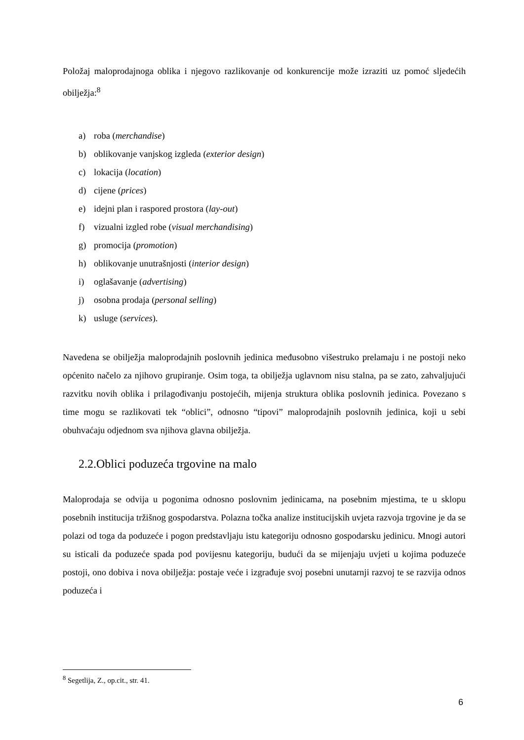Položaj maloprodajnoga oblika i njegovo razlikovanje od konkurencije može izraziti uz pomoć sljedećih obilježja:<sup>8</sup>
a) roba (merchandise)
b) oblikovanje vanjskog izgleda (exterior design)
c) lokacija (location)
d) cijene (prices)
e) idejni plan i raspored prostora (lay-out)
f) vizualni izgled robe (visual merchandising)
g) promocija (promotion)
h) oblikovanje unutrašnjosti (interior design)
i) oglašavanje (advertising)
j) osobna prodaja (personal selling)
k) usluge (services).
Navedena se obilježja maloprodajnih poslovnih jedinica međusobno višestruko prelamaju i ne postoji neko općenito načelo za njihovo grupiranje. Osim toga, ta obilježja uglavnom nisu stalna, pa se zato, zahvaljujući razvitku novih oblika i prilagođivanju postojećih, mijenja struktura oblika poslovnih jedinica. Povezano s time mogu se razlikovati tek “oblici”, odnosno “tipovi” maloprodajnih poslovnih jedinica, koji u sebi obuhvaćaju odjednom sva njihova glavna obilježja.
2.2.Oblici poduzeća trgovine na malo
Maloprodaja se odvija u pogonima odnosno poslovnim jedinicama, na posebnim mjestima, te u sklopu posebnih institucija tržišnog gospodarstva. Polazna točka analize institucijskih uvjeta razvoja trgovine je da se polazi od toga da poduzeće i pogon predstavljaju istu kategoriju odnosno gospodarsku jedinicu. Mnogi autori su isticali da poduzeće spada pod povijesnu kategoriju, budući da se mijenjaju uvjeti u kojima poduzeće postoji, ono dobiva i nova obilježja: postaje veće i izgrađuje svoj posebni unutarnji razvoj te se razvija odnos poduzeća i
<sup>8</sup> Segetlija, Z., op.cit., str. 41.
6